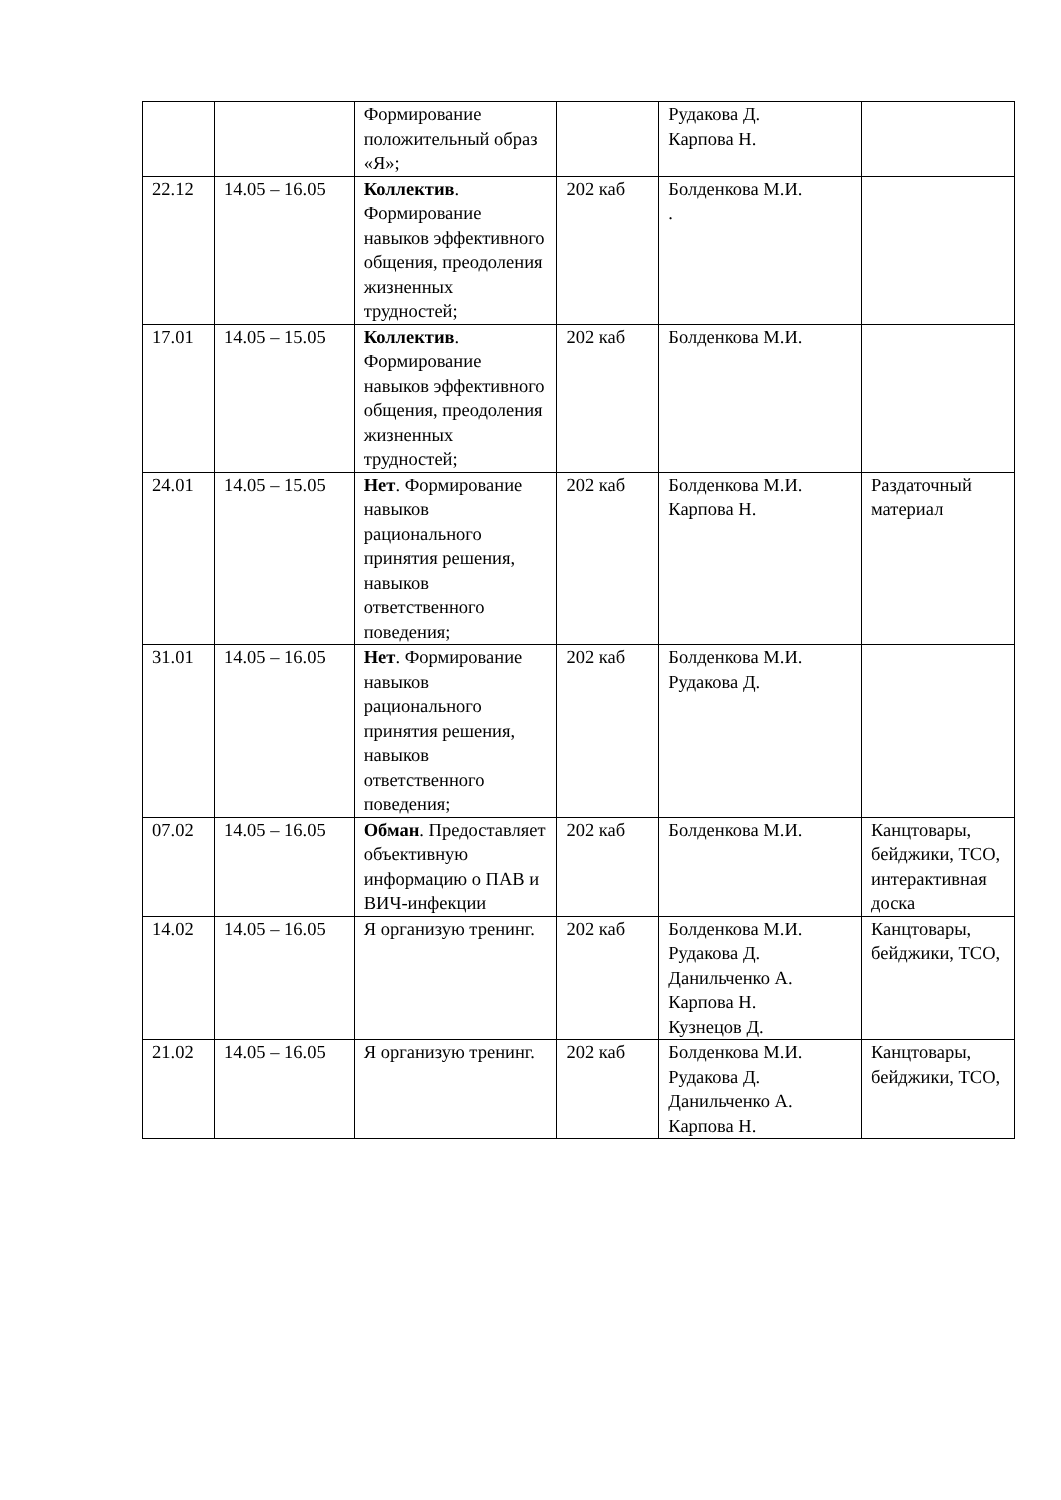| | | Формирование положительный образ «Я»; | | Рудакова Д. Карпова Н. | |
| 22.12 | 14.05 – 16.05 | Коллектив . Формирование навыков эффективного общения, преодоления жизненных трудностей; | 202 каб | Болденкова М.И. . | |
| 17.01 | 14.05 – 15.05 | Коллектив . Формирование навыков эффективного общения, преодоления жизненных трудностей; | 202 каб | Болденкова М.И. | |
| 24.01 | 14.05 – 15.05 | Нет . Формирование навыков рационального принятия решения, навыков ответственного поведения; | 202 каб | Болденкова М.И. Карпова Н. | Раздаточный материал |
| 31.01 | 14.05 – 16.05 | Нет . Формирование навыков рационального принятия решения, навыков ответственного поведения; | 202 каб | Болденкова М.И. Рудакова Д. | |
| 07.02 | 14.05 – 16.05 | Обман . Предоставляет объективную информацию о ПАВ и ВИЧ-инфекции | 202 каб | Болденкова М.И. | Канцтовары, бейджики, ТСО, интерактивная доска |
| 14.02 | 14.05 – 16.05 | Я организую тренинг. | 202 каб | Болденкова М.И. Рудакова Д. Данильченко А. Карпова Н. Кузнецов Д. | Канцтовары, бейджики, ТСО, |
| 21.02 | 14.05 – 16.05 | Я организую тренинг. | 202 каб | Болденкова М.И. Рудакова Д. Данильченко А. Карпова Н. | Канцтовары, бейджики, ТСО, |